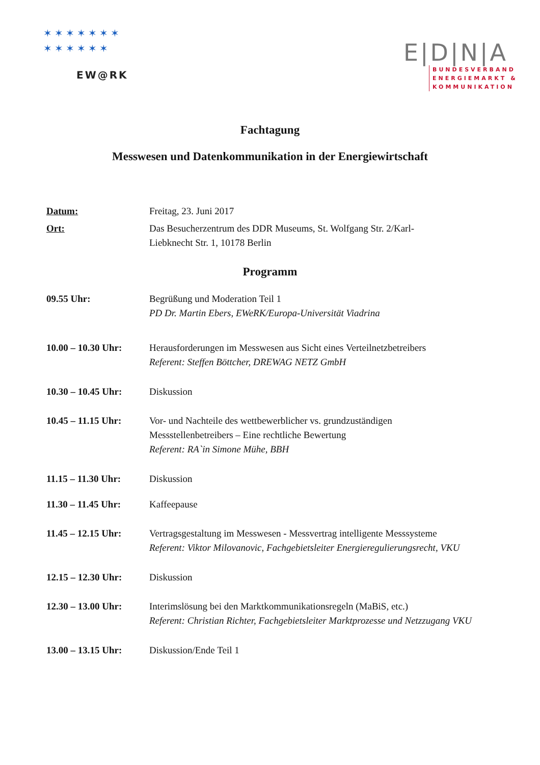✶ ✶ ✶ ✶ ✶ ✶ ✶
✶ ✶ ✶ ✶ ✶ ✶
EW@RK
E|D|N|A
BUNDESVERBAND
ENERGIEMARKT &
KOMMUNIKATION
Fachtagung
Messwesen und Datenkommunikation in der Energiewirtschaft
Datum: Freitag, 23. Juni 2017
Ort: Das Besucherzentrum des DDR Museums, St. Wolfgang Str. 2/Karl-
Liebknecht Str. 1, 10178 Berlin
Programm
09.55 Uhr: Begrüßung und Moderation Teil 1
PD Dr. Martin Ebers, EWeRK/Europa-Universität Viadrina
10.00 – 10.30 Uhr:
Herausforderungen im Messwesen aus Sicht eines Verteilnetzbetreibers
Referent: Steffen Böttcher, DREWAG NETZ GmbH
10.30 – 10.45 Uhr:
Diskussion
10.45 – 11.15 Uhr:
Vor- und Nachteile des wettbewerblicher vs. grundzuständigen
Messstellenbetreibers – Eine rechtliche Bewertung
Referent: RA`in Simone Mühe, BBH
11.15 – 11.30 Uhr:
Diskussion
11.30 – 11.45 Uhr:
Kaffeepause
11.45 – 12.15 Uhr:
Vertragsgestaltung im Messwesen - Messvertrag intelligente Messsysteme
Referent: Viktor Milovanovic, Fachgebietsleiter Energieregulierungsrecht, VKU
12.15 – 12.30 Uhr:
Diskussion
12.30 – 13.00 Uhr:
Interimslösung bei den Marktkommunikationsregeln (MaBiS, etc.)
Referent: Christian Richter, Fachgebietsleiter Marktprozesse und Netzzugang VKU
13.00 – 13.15 Uhr:
Diskussion/Ende Teil 1